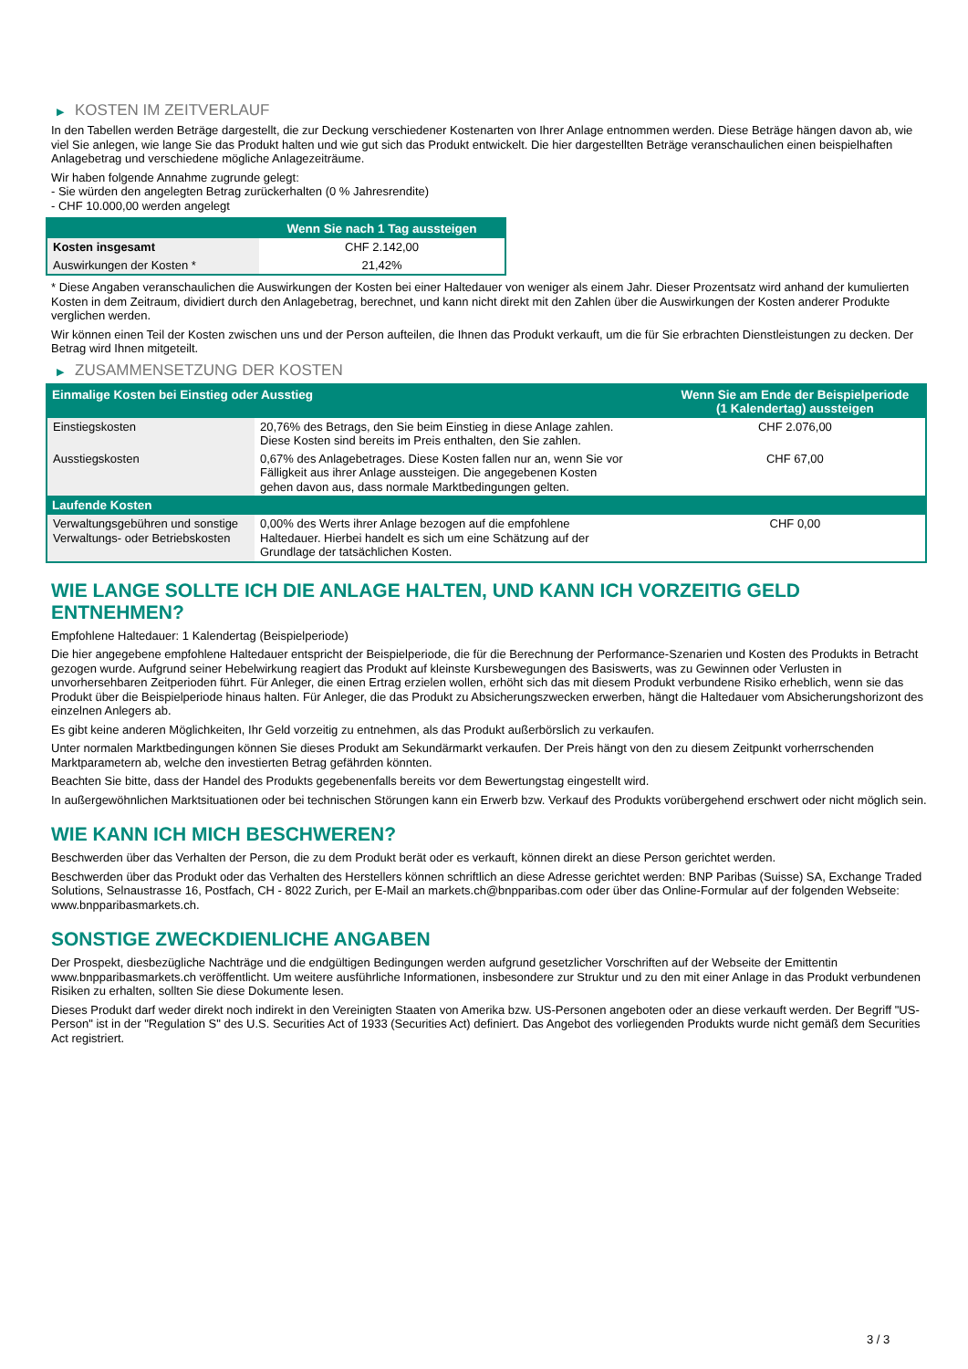▶ KOSTEN IM ZEITVERLAUF
In den Tabellen werden Beträge dargestellt, die zur Deckung verschiedener Kostenarten von Ihrer Anlage entnommen werden. Diese Beträge hängen davon ab, wie viel Sie anlegen, wie lange Sie das Produkt halten und wie gut sich das Produkt entwickelt. Die hier dargestellten Beträge veranschaulichen einen beispielhaften Anlagebetrag und verschiedene mögliche Anlagezeiträume.
Wir haben folgende Annahme zugrunde gelegt:
- Sie würden den angelegten Betrag zurückerhalten (0 % Jahresrendite)
- CHF 10.000,00 werden angelegt
| | Wenn Sie nach 1 Tag aussteigen |
| --- | --- |
| Kosten insgesamt | CHF 2.142,00 |
| Auswirkungen der Kosten * | 21,42% |
* Diese Angaben veranschaulichen die Auswirkungen der Kosten bei einer Haltedauer von weniger als einem Jahr. Dieser Prozentsatz wird anhand der kumulierten Kosten in dem Zeitraum, dividiert durch den Anlagebetrag, berechnet, und kann nicht direkt mit den Zahlen über die Auswirkungen der Kosten anderer Produkte verglichen werden.
Wir können einen Teil der Kosten zwischen uns und der Person aufteilen, die Ihnen das Produkt verkauft, um die für Sie erbrachten Dienstleistungen zu decken. Der Betrag wird Ihnen mitgeteilt.
▶ ZUSAMMENSETZUNG DER KOSTEN
| Einmalige Kosten bei Einstieg oder Ausstieg | | Wenn Sie am Ende der Beispielperiode (1 Kalendertag) aussteigen |
| --- | --- | --- |
| Einstiegskosten | 20,76% des Betrags, den Sie beim Einstieg in diese Anlage zahlen. Diese Kosten sind bereits im Preis enthalten, den Sie zahlen. | CHF 2.076,00 |
| Ausstiegskosten | 0,67% des Anlagebetrages. Diese Kosten fallen nur an, wenn Sie vor Fälligkeit aus ihrer Anlage aussteigen. Die angegebenen Kosten gehen davon aus, dass normale Marktbedingungen gelten. | CHF 67,00 |
| Laufende Kosten | | |
| Verwaltungsgebühren und sonstige Verwaltungs- oder Betriebskosten | 0,00% des Werts ihrer Anlage bezogen auf die empfohlene Haltedauer. Hierbei handelt es sich um eine Schätzung auf der Grundlage der tatsächlichen Kosten. | CHF 0,00 |
WIE LANGE SOLLTE ICH DIE ANLAGE HALTEN, UND KANN ICH VORZEITIG GELD ENTNEHMEN?
Empfohlene Haltedauer: 1 Kalendertag (Beispielperiode)
Die hier angegebene empfohlene Haltedauer entspricht der Beispielperiode, die für die Berechnung der Performance-Szenarien und Kosten des Produkts in Betracht gezogen wurde. Aufgrund seiner Hebelwirkung reagiert das Produkt auf kleinste Kursbewegungen des Basiswerts, was zu Gewinnen oder Verlusten in unvorhersehbaren Zeitperioden führt. Für Anleger, die einen Ertrag erzielen wollen, erhöht sich das mit diesem Produkt verbundene Risiko erheblich, wenn sie das Produkt über die Beispielperiode hinaus halten. Für Anleger, die das Produkt zu Absicherungszwecken erwerben, hängt die Haltedauer vom Absicherungshorizont des einzelnen Anlegers ab.
Es gibt keine anderen Möglichkeiten, Ihr Geld vorzeitig zu entnehmen, als das Produkt außerbörslich zu verkaufen.
Unter normalen Marktbedingungen können Sie dieses Produkt am Sekundärmarkt verkaufen. Der Preis hängt von den zu diesem Zeitpunkt vorherrschenden Marktparametern ab, welche den investierten Betrag gefährden könnten.
Beachten Sie bitte, dass der Handel des Produkts gegebenenfalls bereits vor dem Bewertungstag eingestellt wird.
In außergewöhnlichen Marktsituationen oder bei technischen Störungen kann ein Erwerb bzw. Verkauf des Produkts vorübergehend erschwert oder nicht möglich sein.
WIE KANN ICH MICH BESCHWEREN?
Beschwerden über das Verhalten der Person, die zu dem Produkt berät oder es verkauft, können direkt an diese Person gerichtet werden.
Beschwerden über das Produkt oder das Verhalten des Herstellers können schriftlich an diese Adresse gerichtet werden: BNP Paribas (Suisse) SA, Exchange Traded Solutions, Selnaustrasse 16, Postfach, CH - 8022 Zurich, per E-Mail an markets.ch@bnpparibas.com oder über das Online-Formular auf der folgenden Webseite: www.bnpparibasmarkets.ch.
SONSTIGE ZWECKDIENLICHE ANGABEN
Der Prospekt, diesbezügliche Nachträge und die endgültigen Bedingungen werden aufgrund gesetzlicher Vorschriften auf der Webseite der Emittentin www.bnpparibasmarkets.ch veröffentlicht. Um weitere ausführliche Informationen, insbesondere zur Struktur und zu den mit einer Anlage in das Produkt verbundenen Risiken zu erhalten, sollten Sie diese Dokumente lesen.
Dieses Produkt darf weder direkt noch indirekt in den Vereinigten Staaten von Amerika bzw. US-Personen angeboten oder an diese verkauft werden. Der Begriff "US-Person" ist in der "Regulation S" des U.S. Securities Act of 1933 (Securities Act) definiert. Das Angebot des vorliegenden Produkts wurde nicht gemäß dem Securities Act registriert.
3 / 3